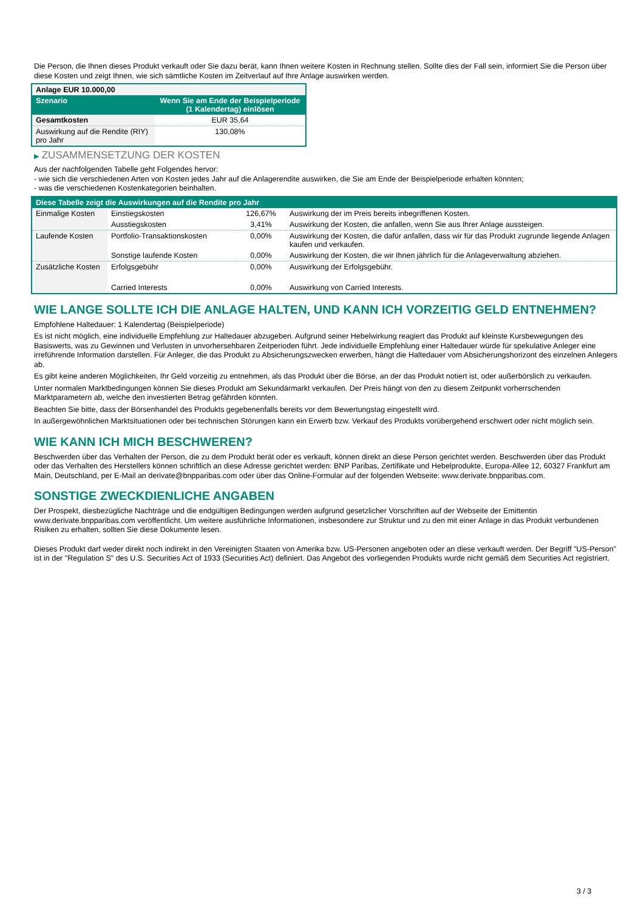Die Person, die Ihnen dieses Produkt verkauft oder Sie dazu berät, kann Ihnen weitere Kosten in Rechnung stellen. Sollte dies der Fall sein, informiert Sie die Person über diese Kosten und zeigt Ihnen, wie sich sämtliche Kosten im Zeitverlauf auf Ihre Anlage auswirken werden.
| Anlage EUR 10.000,00 | |
| Szenario | Wenn Sie am Ende der Beispielperiode (1 Kalendertag) einlösen |
| Gesamtkosten | EUR 35,64 |
| Auswirkung auf die Rendite (RIY) pro Jahr | 130,08% |
▶ ZUSAMMENSETZUNG DER KOSTEN
Aus der nachfolgenden Tabelle geht Folgendes hervor:
- wie sich die verschiedenen Arten von Kosten jedes Jahr auf die Anlagerendite auswirken, die Sie am Ende der Beispielperiode erhalten könnten;
- was die verschiedenen Kostenkategorien beinhalten.
| Diese Tabelle zeigt die Auswirkungen auf die Rendite pro Jahr | | | |
| Einmalige Kosten | Einstiegskosten | 126,67% | Auswirkung der im Preis bereits inbegriffenen Kosten. |
| | Ausstiegskosten | 3,41% | Auswirkung der Kosten, die anfallen, wenn Sie aus Ihrer Anlage aussteigen. |
| Laufende Kosten | Portfolio-Transaktionskosten | 0,00% | Auswirkung der Kosten, die dafür anfallen, dass wir für das Produkt zugrunde liegende Anlagen kaufen und verkaufen. |
| | Sonstige laufende Kosten | 0,00% | Auswirkung der Kosten, die wir Ihnen jährlich für die Anlageverwaltung abziehen. |
| Zusätzliche Kosten | Erfolgsgebühr | 0,00% | Auswirkung der Erfolgsgebühr. |
| | Carried Interests | 0,00% | Auswirkung von Carried Interests. |
WIE LANGE SOLLTE ICH DIE ANLAGE HALTEN, UND KANN ICH VORZEITIG GELD ENTNEHMEN?
Empfohlene Haltedauer: 1 Kalendertag (Beispielperiode)
Es ist nicht möglich, eine individuelle Empfehlung zur Haltedauer abzugeben. Aufgrund seiner Hebelwirkung reagiert das Produkt auf kleinste Kursbewegungen des Basiswerts, was zu Gewinnen und Verlusten in unvorhersehbaren Zeitperioden führt. Jede individuelle Empfehlung einer Haltedauer würde für spekulative Anleger eine irreführende Information darstellen. Für Anleger, die das Produkt zu Absicherungszwecken erwerben, hängt die Haltedauer vom Absicherungshorizont des einzelnen Anlegers ab.
Es gibt keine anderen Möglichkeiten, Ihr Geld vorzeitig zu entnehmen, als das Produkt über die Börse, an der das Produkt notiert ist, oder außerbörslich zu verkaufen.
Unter normalen Marktbedingungen können Sie dieses Produkt am Sekundärmarkt verkaufen. Der Preis hängt von den zu diesem Zeitpunkt vorherrschenden Marktparametern ab, welche den investierten Betrag gefährden könnten.
Beachten Sie bitte, dass der Börsenhandel des Produkts gegebenenfalls bereits vor dem Bewertungstag eingestellt wird.
In außergewöhnlichen Marktsituationen oder bei technischen Störungen kann ein Erwerb bzw. Verkauf des Produkts vorübergehend erschwert oder nicht möglich sein.
WIE KANN ICH MICH BESCHWEREN?
Beschwerden über das Verhalten der Person, die zu dem Produkt berät oder es verkauft, können direkt an diese Person gerichtet werden. Beschwerden über das Produkt oder das Verhalten des Herstellers können schriftlich an diese Adresse gerichtet werden: BNP Paribas, Zertifikate und Hebelprodukte, Europa-Allee 12, 60327 Frankfurt am Main, Deutschland, per E-Mail an derivate@bnpparibas.com oder über das Online-Formular auf der folgenden Webseite: www.derivate.bnpparibas.com.
SONSTIGE ZWECKDIENLICHE ANGABEN
Der Prospekt, diesbezügliche Nachträge und die endgültigen Bedingungen werden aufgrund gesetzlicher Vorschriften auf der Webseite der Emittentin www.derivate.bnpparibas.com veröffentlicht. Um weitere ausführliche Informationen, insbesondere zur Struktur und zu den mit einer Anlage in das Produkt verbundenen Risiken zu erhalten, sollten Sie diese Dokumente lesen.
Dieses Produkt darf weder direkt noch indirekt in den Vereinigten Staaten von Amerika bzw. US-Personen angeboten oder an diese verkauft werden. Der Begriff "US-Person" ist in der "Regulation S" des U.S. Securities Act of 1933 (Securities Act) definiert. Das Angebot des vorliegenden Produkts wurde nicht gemäß dem Securities Act registriert.
3 / 3